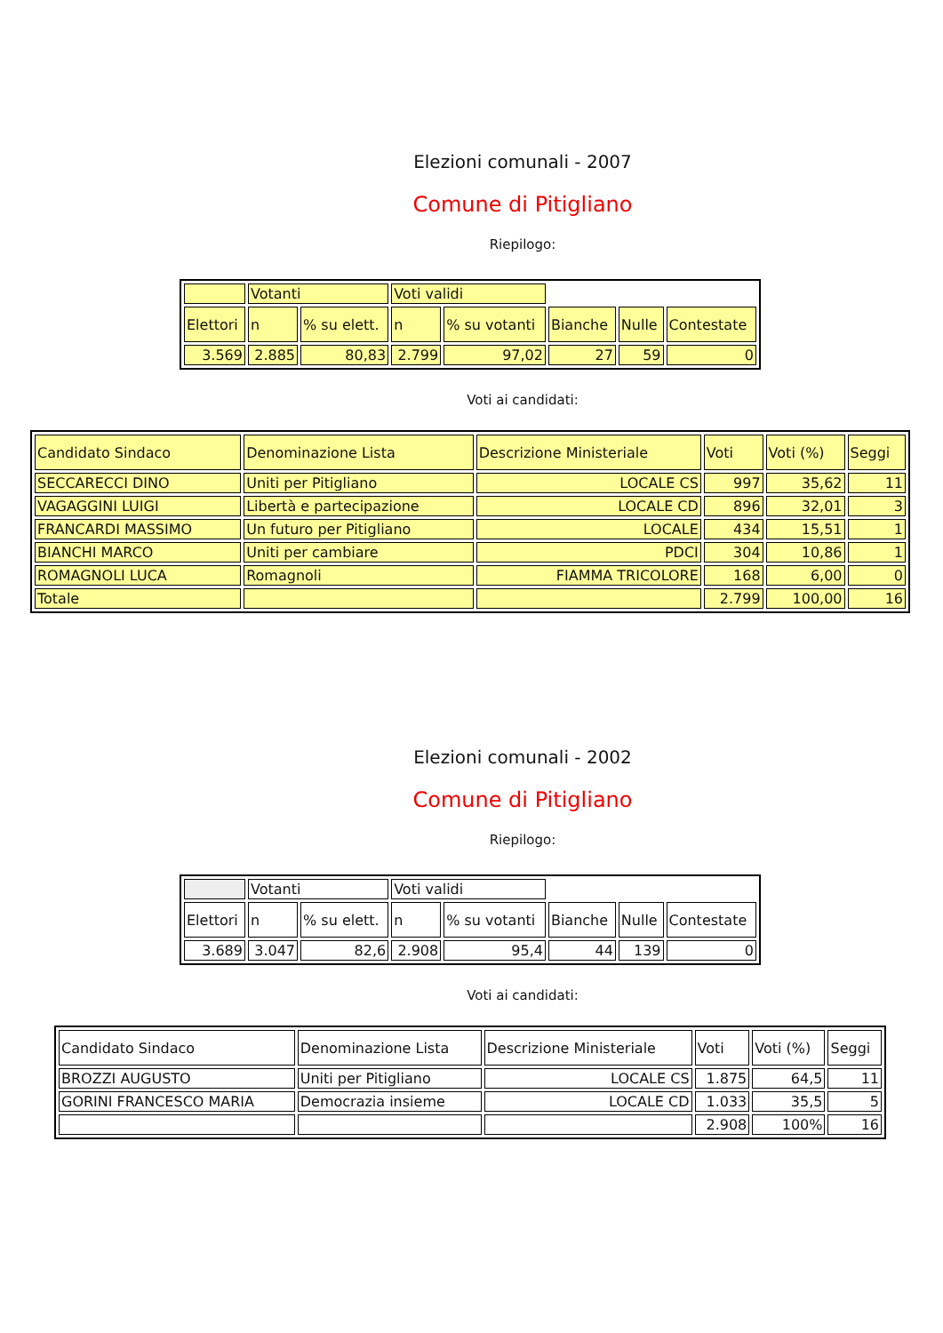Elezioni comunali - 2007
Comune di Pitigliano
Riepilogo:
| | Votanti | | Voti validi | | | | |
| Elettori | n | % su elett. | n | % su votanti | Bianche | Nulle | Contestate |
| 3.569 | 2.885 | 80,83 | 2.799 | 97,02 | 27 | 59 | 0 |
Voti ai candidati:
| Candidato Sindaco | Denominazione Lista | Descrizione Ministeriale | Voti | Voti (%) | Seggi |
| SECCARECCI DINO | Uniti per Pitigliano | LOCALE CS | 997 | 35,62 | 11 |
| VAGAGGINI LUIGI | Libertà e partecipazione | LOCALE CD | 896 | 32,01 | 3 |
| FRANCARDI MASSIMO | Un futuro per Pitigliano | LOCALE | 434 | 15,51 | 1 |
| BIANCHI MARCO | Uniti per cambiare | PDCI | 304 | 10,86 | 1 |
| ROMAGNOLI LUCA | Romagnoli | FIAMMA TRICOLORE | 168 | 6,00 | 0 |
| Totale | | | 2.799 | 100,00 | 16 |
Elezioni comunali - 2002
Comune di Pitigliano
Riepilogo:
| | Votanti | | Voti validi | | | | |
| Elettori | n | % su elett. | n | % su votanti | Bianche | Nulle | Contestate |
| 3.689 | 3.047 | 82,6 | 2.908 | 95,4 | 44 | 139 | 0 |
Voti ai candidati:
| Candidato Sindaco | Denominazione Lista | Descrizione Ministeriale | Voti | Voti (%) | Seggi |
| BROZZI AUGUSTO | Uniti per Pitigliano | LOCALE CS | 1.875 | 64,5 | 11 |
| GORINI FRANCESCO MARIA | Democrazia insieme | LOCALE CD | 1.033 | 35,5 | 5 |
| | | | 2.908 | 100% | 16 |